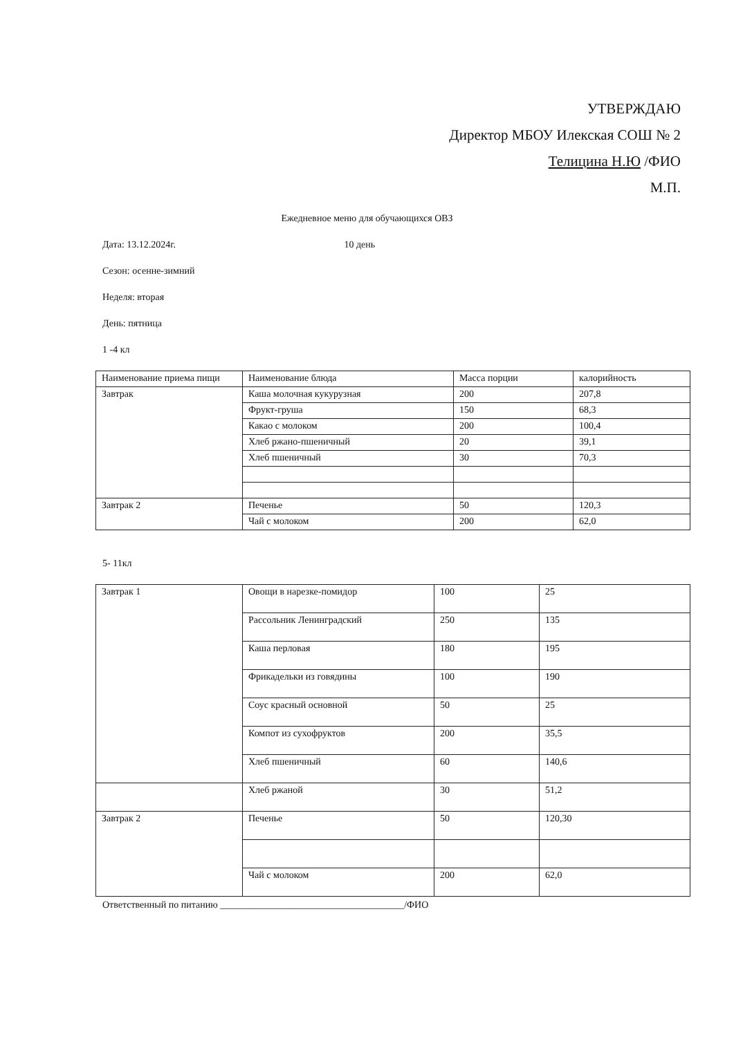УТВЕРЖДАЮ
Директор МБОУ Илекская СОШ № 2
Телицина Н.Ю /ФИО
М.П.
Ежедневное меню для обучающихся ОВЗ
Дата: 13.12.2024г. 10 день
Сезон: осенне-зимний
Неделя: вторая
День: пятница
1 -4 кл
| Наименование приема пищи | Наименование блюда | Масса порции | калорийность |
| Завтрак | Каша молочная кукурузная | 200 | 207,8 |
| | Фрукт-груша | 150 | 68,3 |
| | Какао с молоком | 200 | 100,4 |
| | Хлеб ржано-пшеничный | 20 | 39,1 |
| | Хлеб пшеничный | 30 | 70,3 |
| Завтрак 2 | Печенье | 50 | 120,3 |
| | Чай с молоком | 200 | 62,0 |
5- 11кл
| Завтрак 1 | Овощи в нарезке-помидор | 100 | 25 |
| | Рассольник Ленинградский | 250 | 135 |
| | Каша перловая | 180 | 195 |
| | Фрикадельки из говядины | 100 | 190 |
| | Соус красный основной | 50 | 25 |
| | Компот из сухофруктов | 200 | 35,5 |
| | Хлеб пшеничный | 60 | 140,6 |
| | Хлеб ржаной | 30 | 51,2 |
| Завтрак 2 | Печенье | 50 | 120,30 |
| | Чай с молоком | 200 | 62,0 |
Ответственный по питанию ______________________________________/ФИО